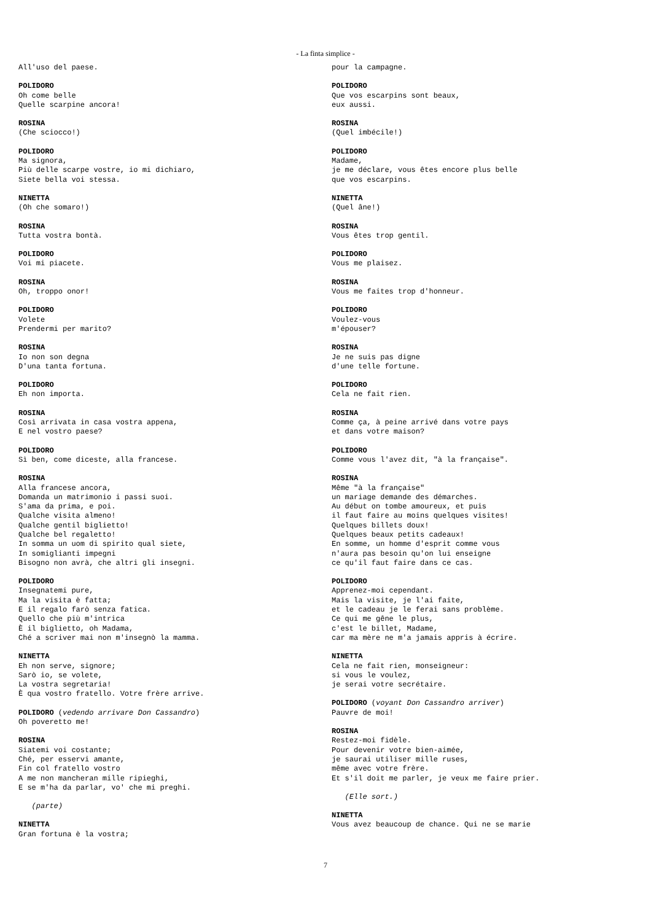- La finta simplice -
All'uso del paese.
POLIDORO Oh come belle Quelle scarpine ancora!
ROSINA (Che sciocco!)
POLIDORO Ma signora, Più delle scarpe vostre, io mi dichiaro, Siete bella voi stessa.
NINETTA (Oh che somaro!)
ROSINA Tutta vostra bontà.
POLIDORO Voi mi piacete.
ROSINA Oh, troppo onor!
POLIDORO Volete Prendermi per marito?
ROSINA Io non son degna D'una tanta fortuna.
POLIDORO Eh non importa.
ROSINA Così arrivata in casa vostra appena, E nel vostro paese?
POLIDORO Sì ben, come diceste, alla francese.
ROSINA Alla francese ancora, Domanda un matrimonio i passi suoi. S'ama da prima, e poi. Qualche visita almeno! Qualche gentil biglietto! Qualche bel regaletto! In somma un uom di spirito qual siete, In somiglianti impegni Bisogno non avrà, che altri gli insegni.
POLIDORO Insegnatemi pure, Ma la visita è fatta; E il regalo farò senza fatica. Quello che più m'intrica È il biglietto, oh Madama, Ché a scriver mai non m'insegnò la mamma.
NINETTA Eh non serve, signore; Sarò io, se volete, La vostra segretaria! È qua vostro fratello. Votre frère arrive.
POLIDORO (vedendo arrivare Don Cassandro) Oh poveretto me!
ROSINA Siatemi voi costante; Ché, per esservi amante, Fin col fratello vostro A me non mancheran mille ripieghi, E se m'ha da parlar, vo' che mi preghi.
(parte)
NINETTA Gran fortuna è la vostra;
pour la campagne.
POLIDORO Que vos escarpins sont beaux, eux aussi.
ROSINA (Quel imbécile!)
POLIDORO Madame, je me déclare, vous êtes encore plus belle que vos escarpins.
NINETTA (Quel âne!)
ROSINA Vous êtes trop gentil.
POLIDORO Vous me plaisez.
ROSINA Vous me faites trop d'honneur.
POLIDORO Voulez-vous m'épouser?
ROSINA Je ne suis pas digne d'une telle fortune.
POLIDORO Cela ne fait rien.
ROSINA Comme ça, à peine arrivé dans votre pays et dans votre maison?
POLIDORO Comme vous l'avez dit, "à la française".
ROSINA Même "à la française" un mariage demande des démarches. Au début on tombe amoureux, et puis il faut faire au moins quelques visites! Quelques billets doux! Quelques beaux petits cadeaux! En somme, un homme d'esprit comme vous n'aura pas besoin qu'on lui enseigne ce qu'il faut faire dans ce cas.
POLIDORO Apprenez-moi cependant. Mais la visite, je l'ai faite, et le cadeau je le ferai sans problème. Ce qui me gêne le plus, c'est le billet, Madame, car ma mère ne m'a jamais appris à écrire.
NINETTA Cela ne fait rien, monseigneur: si vous le voulez, je serai votre secrétaire.
POLIDORO (voyant Don Cassandro arriver) Pauvre de moi!
ROSINA Restez-moi fidèle. Pour devenir votre bien-aimée, je saurai utiliser mille ruses, même avec votre frère. Et s'il doit me parler, je veux me faire prier.
(Elle sort.)
NINETTA Vous avez beaucoup de chance. Qui ne se marie
7